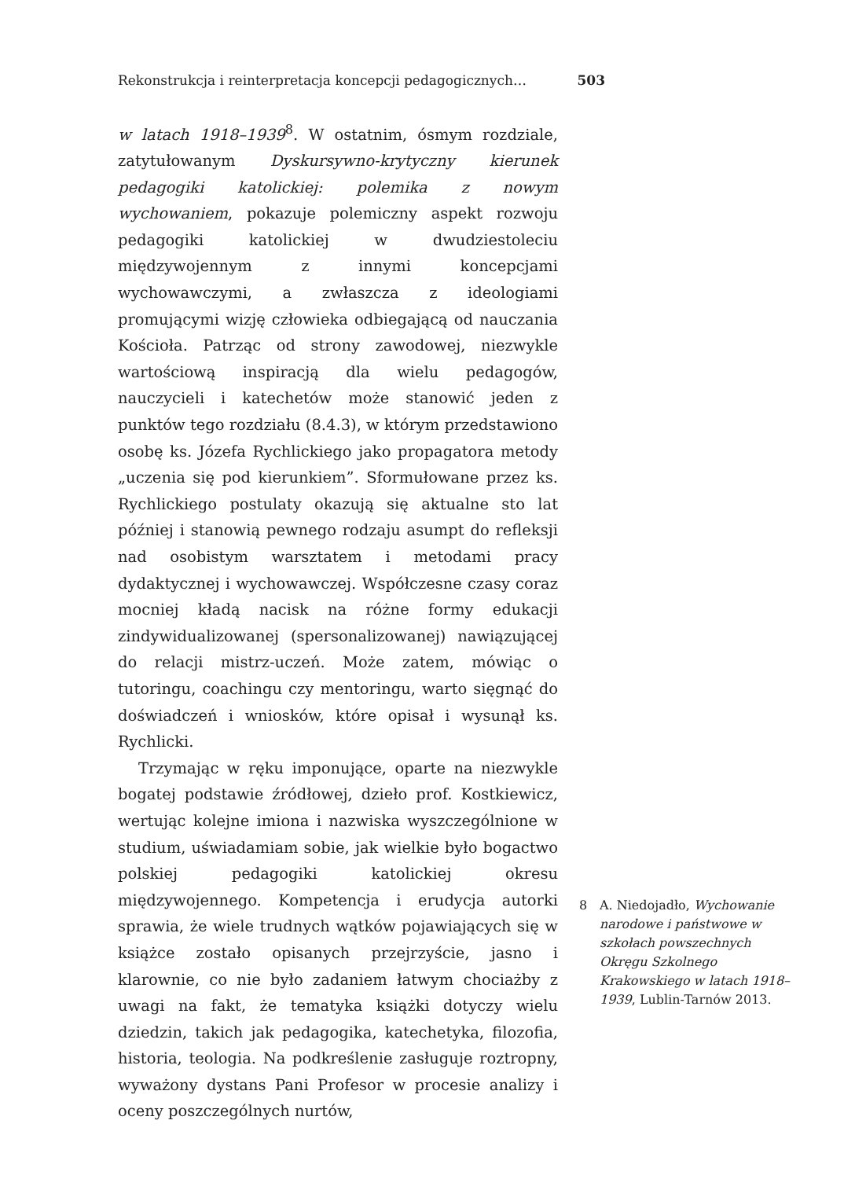Rekonstrukcja i reinterpretacja koncepcji pedagogicznych… 503
w latach 1918–1939<sup>8</sup>. W ostatnim, ósmym rozdziale, zatytułowanym Dyskursywno-krytyczny kierunek pedagogiki katolickiej: polemika z nowym wychowaniem, pokazuje polemiczny aspekt rozwoju pedagogiki katolickiej w dwudziestoleciu międzywojennym z innymi koncepcjami wychowawczymi, a zwłaszcza z ideologiami promującymi wizję człowieka odbiegającą od nauczania Kościoła. Patrząc od strony zawodowej, niezwykle wartościową inspiracją dla wielu pedagogów, nauczycieli i katechetów może stanowić jeden z punktów tego rozdziału (8.4.3), w którym przedstawiono osobę ks. Józefa Rychlickiego jako propagatora metody „uczenia się pod kierunkiem”. Sformułowane przez ks. Rychlickiego postulaty okazują się aktualne sto lat później i stanowią pewnego rodzaju asumpt do refleksji nad osobistym warsztatem i metodami pracy dydaktycznej i wychowawczej. Współczesne czasy coraz mocniej kładą nacisk na różne formy edukacji zindywidualizowanej (spersonalizowanej) nawiązującej do relacji mistrz-uczeń. Może zatem, mówiąc o tutoringu, coachingu czy mentoringu, warto sięgnąć do doświadczeń i wniosków, które opisał i wysunął ks. Rychlicki.
Trzymając w ręku imponujące, oparte na niezwykle bogatej podstawie źródłowej, dzieło prof. Kostkiewicz, wertując kolejne imiona i nazwiska wyszczególnione w studium, uświadamiam sobie, jak wielkie było bogactwo polskiej pedagogiki katolickiej okresu międzywojennego. Kompetencja i erudycja autorki sprawia, że wiele trudnych wątków pojawiających się w książce zostało opisanych przejrzyście, jasno i klarownie, co nie było zadaniem łatwym chociażby z uwagi na fakt, że tematyka książki dotyczy wielu dziedzin, takich jak pedagogika, katechetyka, filozofia, historia, teologia. Na podkreślenie zasługuje roztropny, wyważony dystans Pani Profesor w procesie analizy i oceny poszczególnych nurtów,
8 A. Niedojadło, Wychowanie narodowe i państwowe w szkołach powszechnych Okręgu Szkolnego Krakowskiego w latach 1918–1939, Lublin-Tarnów 2013.